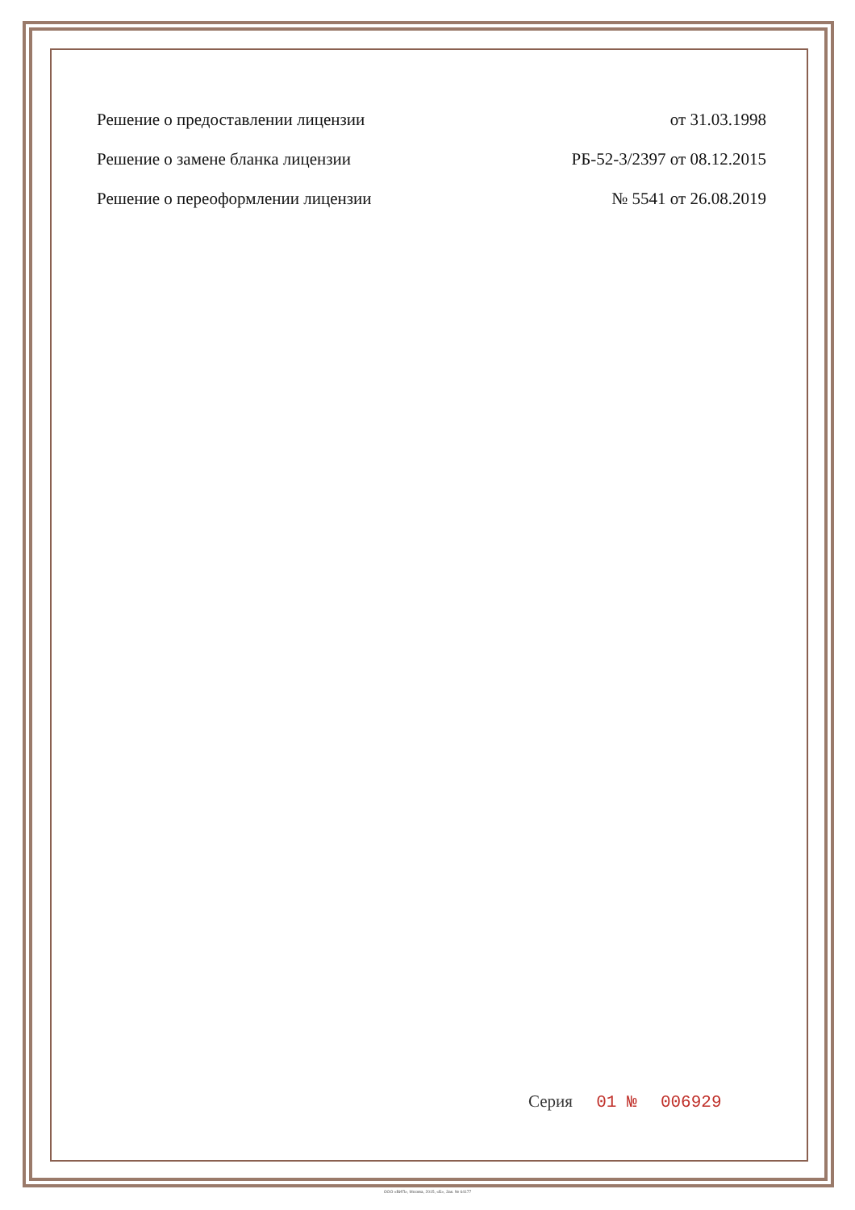Решение о предоставлении лицензии от 31.03.1998
Решение о замене бланка лицензии РБ-52-3/2397 от 08.12.2015
Решение о переоформлении лицензии № 5541 от 26.08.2019
Серия 01 № 006929
ООО «ВИП», Москва, 2015, «Б», Зак. № 64177